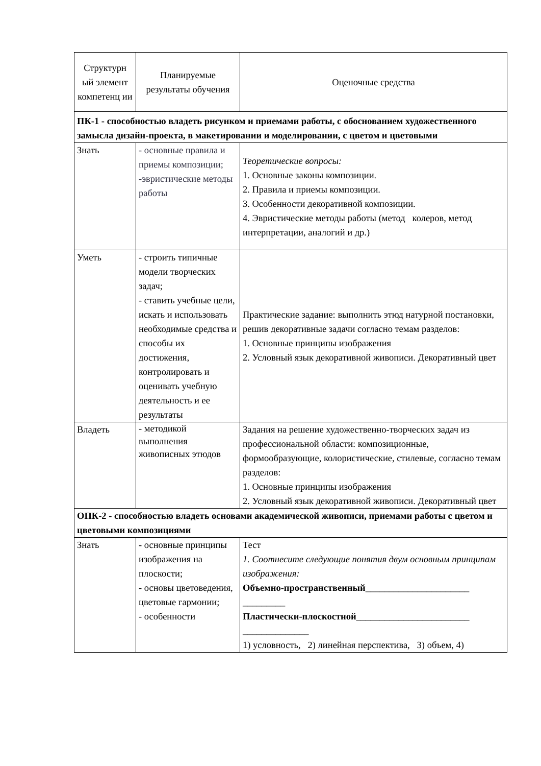| Структурн ый элемент компетенц ии | Планируемые результаты обучения | Оценочные средства |
| ПК-1 - способностью владеть рисунком и приемами работы, с обоснованием художественного замысла дизайн-проекта, в макетировании и моделировании, с цветом и цветовыми | | |
| Знать | - основные правила и приемы композиции; -эвристические методы работы | Теоретические вопросы: 1. Основные законы композиции. 2. Правила и приемы композиции. 3. Особенности декоративной композиции. 4. Эвристические методы работы (метод колеров, метод интерпретации, аналогий и др.) |
| Уметь | - строить типичные модели творческих задач; - ставить учебные цели, искать и использовать необходимые средства и способы их достижения, контролировать и оценивать учебную деятельность и ее результаты | Практические задание: выполнить этюд натурной постановки, решив декоративные задачи согласно темам разделов: 1. Основные принципы изображения 2. Условный язык декоративной живописи. Декоративный цвет |
| Владеть | - методикой выполнения живописных этюдов | Задания на решение художественно-творческих задач из профессиональной области: композиционные, формообразующие, колористические, стилевые, согласно темам разделов: 1. Основные принципы изображения 2. Условный язык декоративной живописи. Декоративный цвет |
| ОПК-2 - способностью владеть основами академической живописи, приемами работы с цветом и цветовыми композициями | | |
| Знать | - основные принципы изображения на плоскости; - основы цветоведения, цветовые гармонии; - особенности | Тест 1. Соотнесите следующие понятия двум основным принципам изображения: Объемно-пространственный ______________________ _________ Пластически-плоскостной ________________________ ______________ 1) условность, 2) линейная перспектива, 3) объем, 4) |